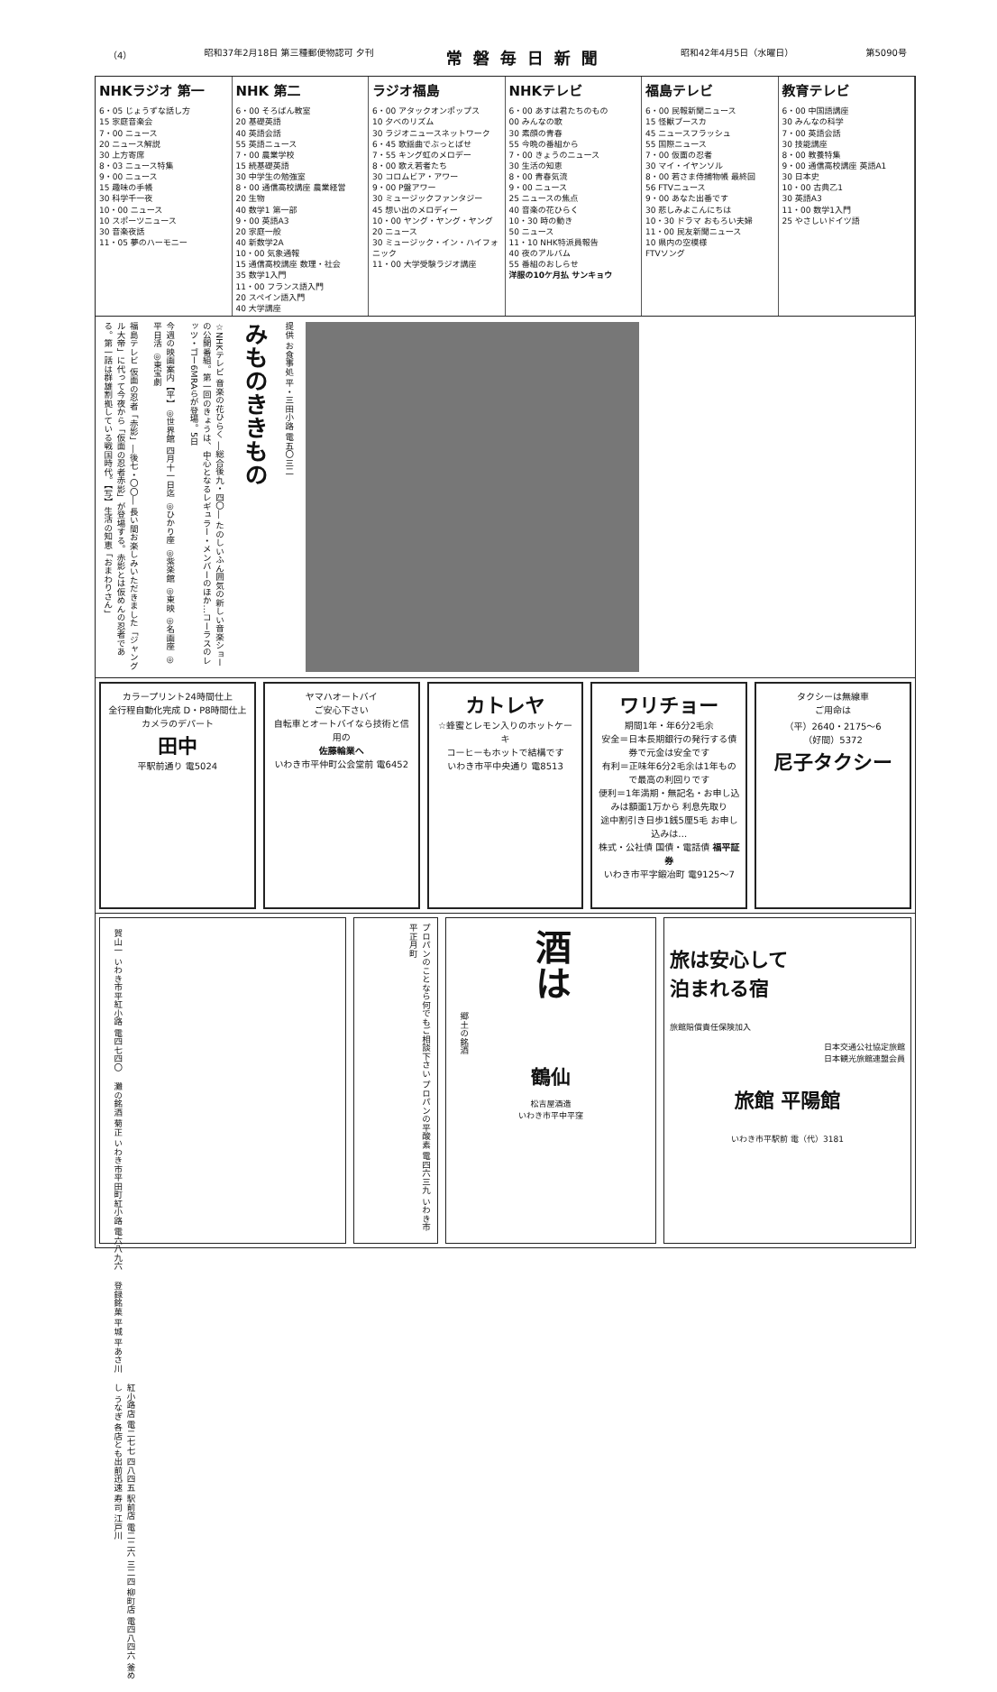（4） 昭和37年2月18日 第三種郵便物認可 夕刊 常磐毎日新聞 昭和42年4月5日（水曜日） 第5090号
NHKラジオ 第一
6・05 じょうずな話し方
15 家庭音楽会
7・00 ニュース
20 ニュース解説
30 上方寄席
8・03 ニュース特集
9・00 ニュース
15 趣味の手帳
30 科学千一夜
10・00 ニュース
10 スポーツニュース
30 音楽夜話
11・05 夢のハーモニー
NHK 第二
6・00 そろばん教室
20 基礎英語
40 英語会話
55 英語ニュース
7・00 農業学校
15 続基礎英語
30 中学生の勉強室
8・00 通信高校講座 農業経営
20 生物
40 数学1 第一部
9・00 英語A3
20 家庭一般
40 新数学2A
10・00 気象通報
15 通信高校講座 数理・社会
35 数学1入門
11・00 フランス語入門
20 スペイン語入門
40 大学講座
ラジオ福島
6・00 アタックオンポップス
10 夕べのリズム
30 ラジオニュースネットワーク
6・45 歌謡曲でぶっとばせ
7・55 キング虹のメロデー
8・00 歌え若者たち
30 コロムビア・アワー
9・00 P盤アワー
30 ミュージックファンタジー
45 想い出のメロディー
10・00 ヤング・ヤング・ヤング
20 ニュース
30 ミュージック・イン・ハイフォニック
11・00 大学受験ラジオ講座
NHKテレビ
6・00 あすは君たちのもの
00 みんなの歌
30 素顔の青春
55 今晩の番組から
7・00 きょうのニュース
30 生活の知恵
8・00 青春気流
9・00 ニュース
25 ニュースの焦点
40 音楽の花ひらく
10・30 時の動き
50 ニュース
11・10 NHK特派員報告
40 夜のアルバム
55 番組のおしらせ
洋服の10ケ月払 サンキョウ
福島テレビ
6・00 民報新聞ニュース
15 怪獣ブースカ
45 ニュースフラッシュ
55 国際ニュース
7・00 仮面の忍者
30 マイ・イヤンソル
8・00 若さま侍捕物帳 最終回
56 FTVニュース
9・00 あなた出番です
30 悲しみよこんにちは
10・30 ドラマ おもろい夫婦
11・00 民友新聞ニュース
10 県内の空模様
FTVソング
教育テレビ
6・00 中国語講座
30 みんなの科学
7・00 英語会話
30 技能講座
8・00 教養特集
9・00 通信高校講座 英語A1
30 日本史
10・00 古典乙1
30 英語A3
11・00 数学1入門
25 やさしいドイツ語
福島テレビ 仮面の忍者「赤影」―後七・〇〇― 長い間お楽しみいただきました「ジャングル大帝」に代って今夜から「仮面の忍者赤影」が登場する。赤影とは仮めんの忍者である。第一話は群雄割拠している戦国時代。【写】生活の知恵「おまわりさん」
今週の映画案内【平】◎世界館 四月十一日迄 ◎ひかり座 ◎紫楽館 ◎東映 ◎名画座 ◎平日活 ◎東宝劇
☆NHKテレビ 音楽の花ひらく ―総合後九・四〇― たのしいふん囲気の新しい音楽ショーの公開番組。第一回のきょうは、中心となるレギュラー・メンバーのほか…コーラスのレッツ・ゴー6MRAらが登場。5日
みものききもの
提供 お食事処 平・三田小路 電五〇三二
カラープリント24時間仕上
全行程自動化完成 D・P8時間仕上
カメラのデパート
田中
平駅前通り 電5024
ヤマハオートバイ
ご安心下さい
自転車とオートバイなら技術と信用の
佐藤輪業へ
いわき市平仲町公会堂前 電6452
カトレヤ
☆蜂蜜とレモン入りのホットケーキ
コーヒーもホットで結構です
いわき市平中央通り 電8513
ワリチョー
期間1年・年6分2毛余
安全＝日本長期銀行の発行する債券で元金は安全です
有利＝正味年6分2毛余は1年もので最高の利回りです
便利＝1年満期・無記名・お申し込みは額面1万から 利息先取り
途中割引き日歩1銭5厘5毛 お申し込みは…
株式・公社債 国債・電話債 福平証券
いわき市平字鍛冶町 電9125〜7
タクシーは無線車
ご用命は
（平）2640・2175〜6
（好間）5372
尼子タクシー
賀山一 いわき市平紅小路 電四七四〇
灘の銘酒 菊正 いわき市平田町紅小路 電六八九六
登録銘菓 平城 平あさ川
紅小路店 電二七七 四八四五 駅前店 電二二六 三二四 柳町店 電四八四六 釜めし うなぎ 各店とも出前迅速 寿司 江戸川
プロパンのことなら何でもご相談下さい プロパンの平酸素 電四六三九 いわき市平正月町
酒は
郷土の銘酒
鶴仙
松吉屋酒造
いわき市平中平窪
旅は安心して
泊まれる宿
旅館賠償責任保険加入
日本交通公社協定旅館
日本観光旅館連盟会員
旅館 平陽館
いわき市平駅前 電（代）3181